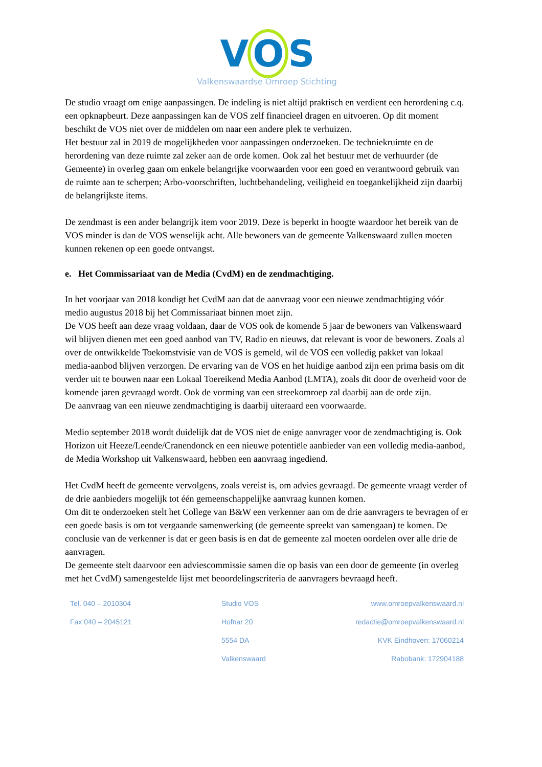V O S
Valkenswaardse Omroep Stichting
De studio vraagt om enige aanpassingen. De indeling is niet altijd praktisch en verdient een herordening c.q. een opknapbeurt. Deze aanpassingen kan de VOS zelf financieel dragen en uitvoeren. Op dit moment beschikt de VOS niet over de middelen om naar een andere plek te verhuizen.
Het bestuur zal in 2019 de mogelijkheden voor aanpassingen onderzoeken. De techniekruimte en de herordening van deze ruimte zal zeker aan de orde komen. Ook zal het bestuur met de verhuurder (de Gemeente) in overleg gaan om enkele belangrijke voorwaarden voor een goed en verantwoord gebruik van de ruimte aan te scherpen; Arbo-voorschriften, luchtbehandeling, veiligheid en toegankelijkheid zijn daarbij de belangrijkste items.
De zendmast is een ander belangrijk item voor 2019. Deze is beperkt in hoogte waardoor het bereik van de VOS minder is dan de VOS wenselijk acht. Alle bewoners van de gemeente Valkenswaard zullen moeten kunnen rekenen op een goede ontvangst.
e. Het Commissariaat van de Media (CvdM) en de zendmachtiging.
In het voorjaar van 2018 kondigt het CvdM aan dat de aanvraag voor een nieuwe zendmachtiging vóór medio augustus 2018 bij het Commissariaat binnen moet zijn.
De VOS heeft aan deze vraag voldaan, daar de VOS ook de komende 5 jaar de bewoners van Valkenswaard wil blijven dienen met een goed aanbod van TV, Radio en nieuws, dat relevant is voor de bewoners. Zoals al over de ontwikkelde Toekomstvisie van de VOS is gemeld, wil de VOS een volledig pakket van lokaal media-aanbod blijven verzorgen. De ervaring van de VOS en het huidige aanbod zijn een prima basis om dit verder uit te bouwen naar een Lokaal Toereikend Media Aanbod (LMTA), zoals dit door de overheid voor de komende jaren gevraagd wordt. Ook de vorming van een streekomroep zal daarbij aan de orde zijn.
De aanvraag van een nieuwe zendmachtiging is daarbij uiteraard een voorwaarde.
Medio september 2018 wordt duidelijk dat de VOS niet de enige aanvrager voor de zendmachtiging is. Ook Horizon uit Heeze/Leende/Cranendonck en een nieuwe potentiële aanbieder van een volledig media-aanbod, de Media Workshop uit Valkenswaard, hebben een aanvraag ingediend.
Het CvdM heeft de gemeente vervolgens, zoals vereist is, om advies gevraagd. De gemeente vraagt verder of de drie aanbieders mogelijk tot één gemeenschappelijke aanvraag kunnen komen.
Om dit te onderzoeken stelt het College van B&W een verkenner aan om de drie aanvragers te bevragen of er een goede basis is om tot vergaande samenwerking (de gemeente spreekt van samengaan) te komen. De conclusie van de verkenner is dat er geen basis is en dat de gemeente zal moeten oordelen over alle drie de aanvragen.
De gemeente stelt daarvoor een adviescommissie samen die op basis van een door de gemeente (in overleg met het CvdM) samengestelde lijst met beoordelingscriteria de aanvragers bevraagd heeft.
Tel. 040 – 2010304
Fax 040 – 2045121
Studio VOS
Hofnar 20
5554 DA
Valkenswaard
www.omroepvalkenswaard.nl
redactie@omroepvalkenswaard.nl
KVK Eindhoven: 17060214
Rabobank: 172904188